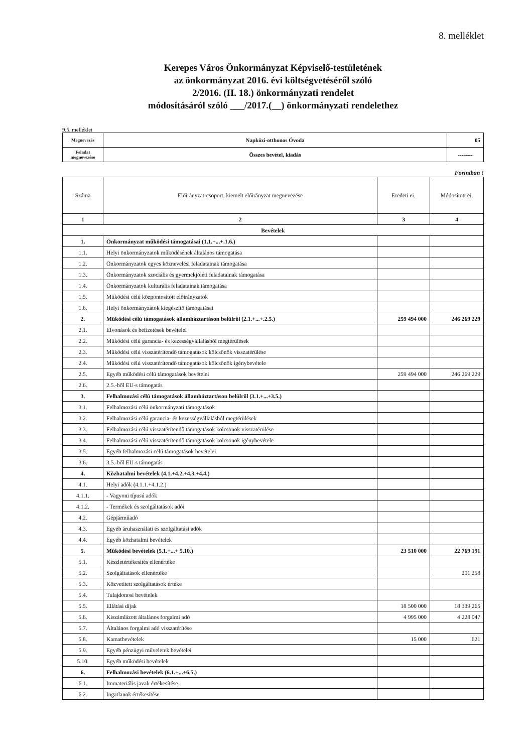8. melléklet
Kerepes Város Önkormányzat Képviselő-testületének
az önkormányzat 2016. évi költségvetéséről szóló
2/2016. (II. 18.) önkormányzati rendelet
módosításáról szóló ___/2017.(__) önkormányzati rendelethez
9.5. melléklet
| Megnevezés | Napközi-otthonos Óvoda | 05 |
| Feladat megnevezése | Összes bevétel, kiadás | -------- |
Forintban !
| Száma | Előirányzat-csoport, kiemelt előirányzat megnevezése | Eredeti ei. | Módosított ei. |
| --- | --- | --- | --- |
| 1 | 2 | 3 | 4 |
| Bevételek | | | |
| 1. | Önkormányzat működési támogatásai (1.1.+...+.1.6.) | | |
| 1.1. | Helyi önkormányzatok működésének általános támogatása | | |
| 1.2. | Önkormányzatok egyes köznevelési feladatainak támogatása | | |
| 1.3. | Önkormányzatok szociális és gyermekjóléti feladatainak támogatása | | |
| 1.4. | Önkormányzatok kulturális feladatainak támogatása | | |
| 1.5. | Működési célú központosított előirányzatok | | |
| 1.6. | Helyi önkormányzatok kiegészítő támogatásai | | |
| 2. | Működési célú támogatások államháztartáson belülről (2.1.+...+.2.5.) | 259 494 000 | 246 269 229 |
| 2.1. | Elvonások és befizetések bevételei | | |
| 2.2. | Működési célú garancia- és kezességvállalásból megtérülések | | |
| 2.3. | Működési célú visszatérítendő támogatások kölcsönök visszatérülése | | |
| 2.4. | Működési célú visszatérítendő támogatások kölcsönök igénybevétele | | |
| 2.5. | Egyéb működési célú támogatások bevételei | 259 494 000 | 246 269 229 |
| 2.6. | 2.5.-ből EU-s támogatás | | |
| 3. | Felhalmozási célú támogatások államháztartáson belülről (3.1.+...+3.5.) | | |
| 3.1. | Felhalmozási célú önkormányzati támogatások | | |
| 3.2. | Felhalmozási célú garancia- és kezességvállalásból megtérülések | | |
| 3.3. | Felhalmozási célú visszatérítendő támogatások kölcsönök visszatérülése | | |
| 3.4. | Felhalmozási célú visszatérítendő támogatások kölcsönök igénybevétele | | |
| 3.5. | Egyéb felhalmozási célú támogatások bevételei | | |
| 3.6. | 3.5.-ből EU-s támogatás | | |
| 4. | Közhatalmi bevételek (4.1.+4.2.+4.3.+4.4.) | | |
| 4.1. | Helyi adók (4.1.1.+4.1.2.) | | |
| 4.1.1. | - Vagyoni típusú adók | | |
| 4.1.2. | - Termékek és szolgáltatások adói | | |
| 4.2. | Gépjárműadó | | |
| 4.3. | Egyéb áruhasználati és szolgáltatási adók | | |
| 4.4. | Egyéb közhatalmi bevételek | | |
| 5. | Működési bevételek (5.1.+...+ 5.10.) | 23 510 000 | 22 769 191 |
| 5.1. | Készletértékesítés ellenértéke | | |
| 5.2. | Szolgáltatások ellenértéke | | 201 258 |
| 5.3. | Közvetített szolgáltatások értéke | | |
| 5.4. | Tulajdonosi bevételek | | |
| 5.5. | Ellátási díjak | 18 500 000 | 18 339 265 |
| 5.6. | Kiszámlázott általános forgalmi adó | 4 995 000 | 4 228 047 |
| 5.7. | Általános forgalmi adó visszatérítése | | |
| 5.8. | Kamatbevételek | 15 000 | 621 |
| 5.9. | Egyéb pénzügyi műveletek bevételei | | |
| 5.10. | Egyéb működési bevételek | | |
| 6. | Felhalmozási bevételek (6.1.+...+6.5.) | | |
| 6.1. | Immateriális javak értékesítése | | |
| 6.2. | Ingatlanok értékesítése | | |